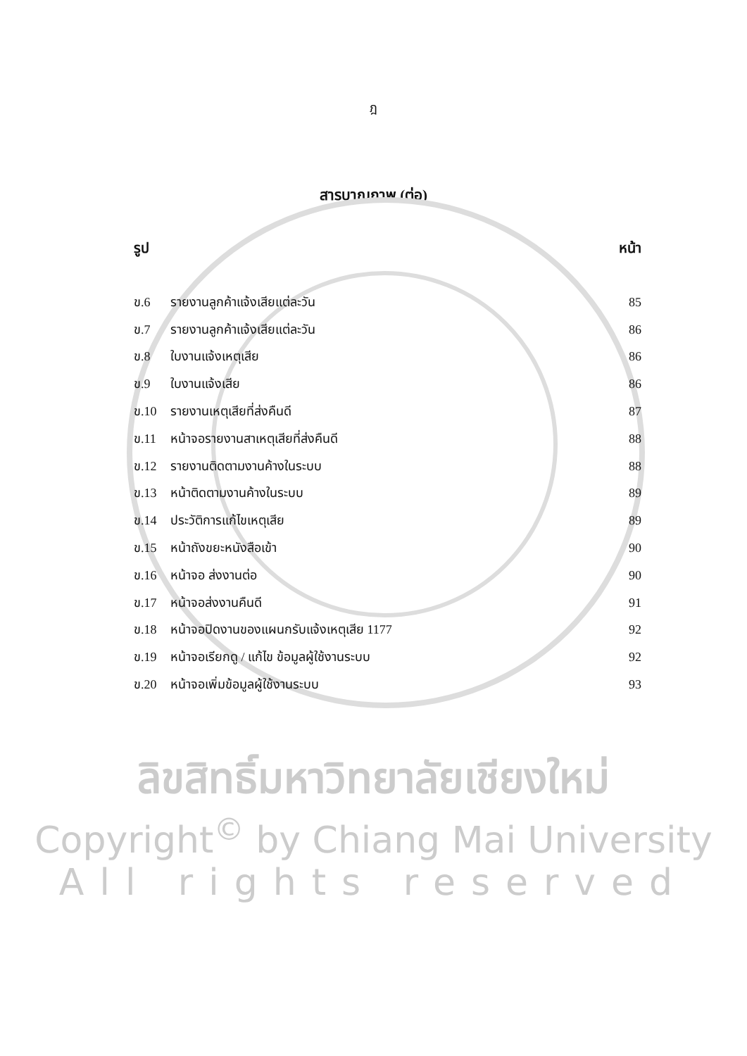ฎ
สารบาญภาพ (ต่อ)
รูป หน้า
ข.6 รายงานลูกค้าแจ้งเสียแต่ละวัน 85
ข.7 รายงานลูกค้าแจ้งเสียแต่ละวัน 86
ข.8 ใบงานแจ้งเหตุเสีย 86
ข.9 ใบงานแจ้งเสีย 86
ข.10 รายงานเหตุเสียที่ส่งคืนดี 87
ข.11 หน้าจอรายงานสาเหตุเสียที่ส่งคืนดี 88
ข.12 รายงานติดตามงานค้างในระบบ 88
ข.13 หน้าติดตามงานค้างในระบบ 89
ข.14 ประวัติการแก้ไขเหตุเสีย 89
ข.15 หน้าถังขยะหนังสือเข้า 90
ข.16 หน้าจอ ส่งงานต่อ 90
ข.17 หน้าจอส่งงานคืนดี 91
ข.18 หน้าจอปิดงานของแผนกรับแจ้งเหตุเสีย 1177 92
ข.19 หน้าจอเรียกดู / แก้ไข ข้อมูลผู้ใช้งานระบบ 92
ข.20 หน้าจอเพิ่มข้อมูลผู้ใช้งานระบบ 93
ลิขสิทธิ์มหาวิทยาลัยเชียงใหม่
Copyright<sup>©</sup> by Chiang Mai University
All rights reserved